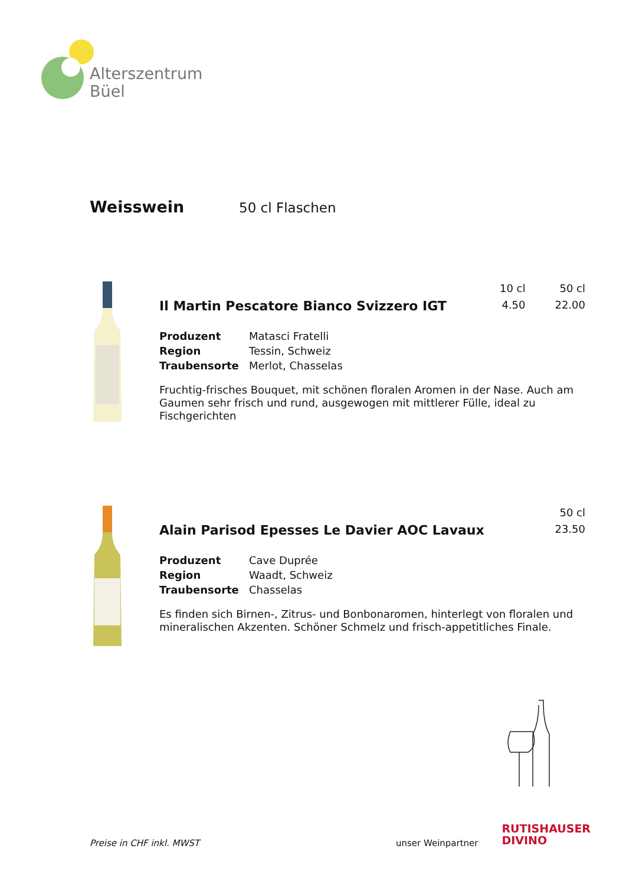Alterszentrum
Büel
Weisswein
50 cl Flaschen
Il Martin Pescatore Bianco Svizzero IGT
10 cl
4.50
50 cl
22.00
| Produzent | Matasci Fratelli |
| Region | Tessin, Schweiz |
| Traubensorte | Merlot, Chasselas |
Fruchtig-frisches Bouquet, mit schönen floralen Aromen in der Nase. Auch am Gaumen sehr frisch und rund, ausgewogen mit mittlerer Fülle, ideal zu Fischgerichten
Alain Parisod Epesses Le Davier AOC Lavaux
50 cl
23.50
| Produzent | Cave Duprée |
| Region | Waadt, Schweiz |
| Traubensorte | Chasselas |
Es finden sich Birnen-, Zitrus- und Bonbonaromen, hinterlegt von floralen und mineralischen Akzenten. Schöner Schmelz und frisch-appetitliches Finale.
Preise in CHF inkl. MWST unser Weinpartner RUTISHAUSER
DIVINO